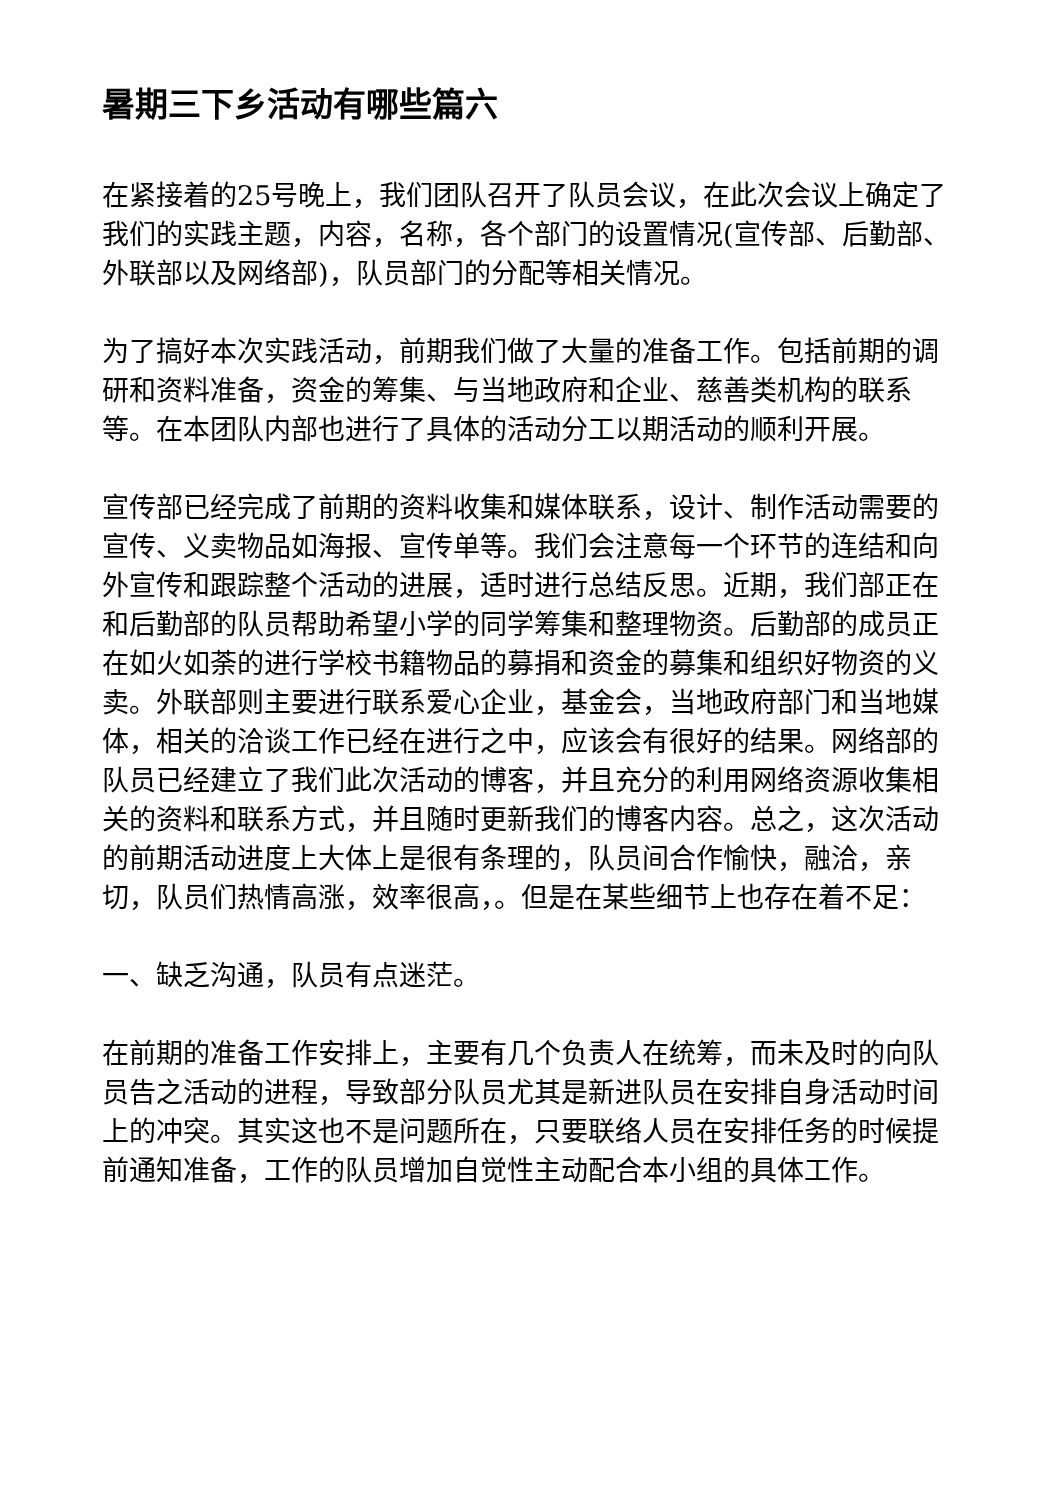暑期三下乡活动有哪些篇六
在紧接着的25号晚上，我们团队召开了队员会议，在此次会议上确定了我们的实践主题，内容，名称，各个部门的设置情况(宣传部、后勤部、外联部以及网络部)，队员部门的分配等相关情况。
为了搞好本次实践活动，前期我们做了大量的准备工作。包括前期的调研和资料准备，资金的筹集、与当地政府和企业、慈善类机构的联系等。在本团队内部也进行了具体的活动分工以期活动的顺利开展。
宣传部已经完成了前期的资料收集和媒体联系，设计、制作活动需要的宣传、义卖物品如海报、宣传单等。我们会注意每一个环节的连结和向外宣传和跟踪整个活动的进展，适时进行总结反思。近期，我们部正在和后勤部的队员帮助希望小学的同学筹集和整理物资。后勤部的成员正在如火如荼的进行学校书籍物品的募捐和资金的募集和组织好物资的义卖。外联部则主要进行联系爱心企业，基金会，当地政府部门和当地媒体，相关的洽谈工作已经在进行之中，应该会有很好的结果。网络部的队员已经建立了我们此次活动的博客，并且充分的利用网络资源收集相关的资料和联系方式，并且随时更新我们的博客内容。总之，这次活动的前期活动进度上大体上是很有条理的，队员间合作愉快，融洽，亲切，队员们热情高涨，效率很高，。但是在某些细节上也存在着不足：
一、缺乏沟通，队员有点迷茫。
在前期的准备工作安排上，主要有几个负责人在统筹，而未及时的向队员告之活动的进程，导致部分队员尤其是新进队员在安排自身活动时间上的冲突。其实这也不是问题所在，只要联络人员在安排任务的时候提前通知准备，工作的队员增加自觉性主动配合本小组的具体工作。